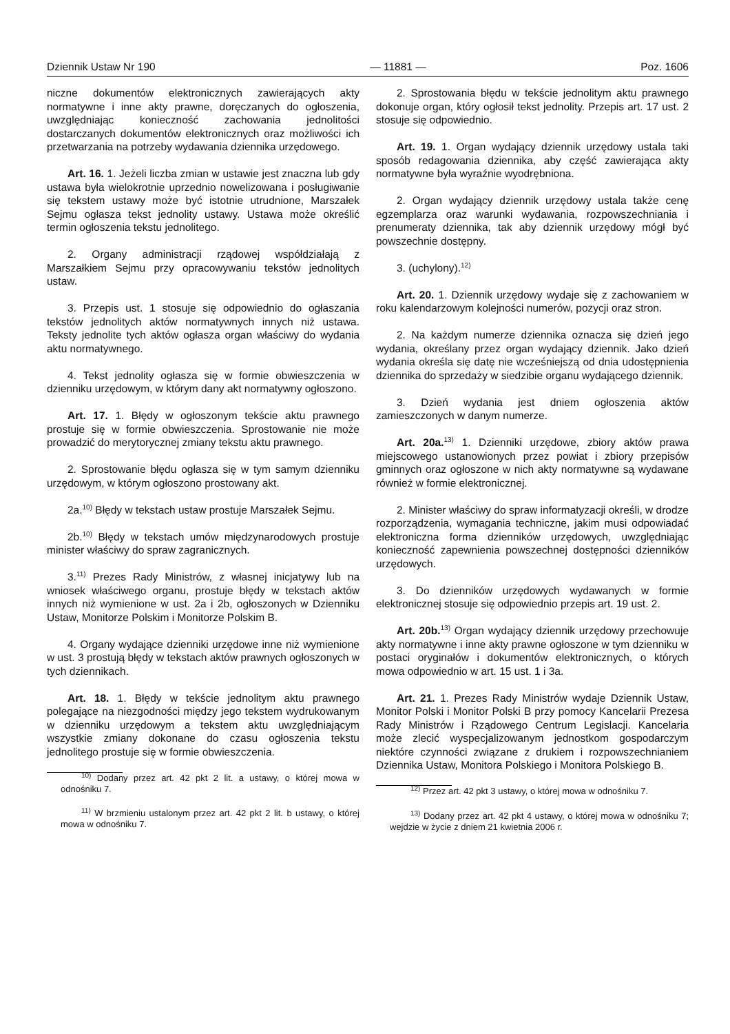Dziennik Ustaw Nr 190 — 11881 — Poz. 1606
niczne dokumentów elektronicznych zawierających akty normatywne i inne akty prawne, doręczanych do ogłoszenia, uwzględniając konieczność zachowania jednolitości dostarczanych dokumentów elektronicznych oraz możliwości ich przetwarzania na potrzeby wydawania dziennika urzędowego.
Art. 16. 1. Jeżeli liczba zmian w ustawie jest znaczna lub gdy ustawa była wielokrotnie uprzednio nowelizowana i posługiwanie się tekstem ustawy może być istotnie utrudnione, Marszałek Sejmu ogłasza tekst jednolity ustawy. Ustawa może określić termin ogłoszenia tekstu jednolitego.
2. Organy administracji rządowej współdziałają z Marszałkiem Sejmu przy opracowywaniu tekstów jednolitych ustaw.
3. Przepis ust. 1 stosuje się odpowiednio do ogłaszania tekstów jednolitych aktów normatywnych innych niż ustawa. Teksty jednolite tych aktów ogłasza organ właściwy do wydania aktu normatywnego.
4. Tekst jednolity ogłasza się w formie obwieszczenia w dzienniku urzędowym, w którym dany akt normatywny ogłoszono.
Art. 17. 1. Błędy w ogłoszonym tekście aktu prawnego prostuje się w formie obwieszczenia. Sprostowanie nie może prowadzić do merytorycznej zmiany tekstu aktu prawnego.
2. Sprostowanie błędu ogłasza się w tym samym dzienniku urzędowym, w którym ogłoszono prostowany akt.
2a.<sup>10)</sup> Błędy w tekstach ustaw prostuje Marszałek Sejmu.
2b.<sup>10)</sup> Błędy w tekstach umów międzynarodowych prostuje minister właściwy do spraw zagranicznych.
3.<sup>11)</sup> Prezes Rady Ministrów, z własnej inicjatywy lub na wniosek właściwego organu, prostuje błędy w tekstach aktów innych niż wymienione w ust. 2a i 2b, ogłoszonych w Dzienniku Ustaw, Monitorze Polskim i Monitorze Polskim B.
4. Organy wydające dzienniki urzędowe inne niż wymienione w ust. 3 prostują błędy w tekstach aktów prawnych ogłoszonych w tych dziennikach.
Art. 18. 1. Błędy w tekście jednolitym aktu prawnego polegające na niezgodności między jego tekstem wydrukowanym w dzienniku urzędowym a tekstem aktu uwzględniającym wszystkie zmiany dokonane do czasu ogłoszenia tekstu jednolitego prostuje się w formie obwieszczenia.
<sup>10)</sup> Dodany przez art. 42 pkt 2 lit. a ustawy, o której mowa w odnośniku 7.
<sup>11)</sup> W brzmieniu ustalonym przez art. 42 pkt 2 lit. b ustawy, o której mowa w odnośniku 7.
2. Sprostowania błędu w tekście jednolitym aktu prawnego dokonuje organ, który ogłosił tekst jednolity. Przepis art. 17 ust. 2 stosuje się odpowiednio.
Art. 19. 1. Organ wydający dziennik urzędowy ustala taki sposób redagowania dziennika, aby część zawierająca akty normatywne była wyraźnie wyodrębniona.
2. Organ wydający dziennik urzędowy ustala także cenę egzemplarza oraz warunki wydawania, rozpowszechniania i prenumeraty dziennika, tak aby dziennik urzędowy mógł być powszechnie dostępny.
3. (uchylony).<sup>12)</sup>
Art. 20. 1. Dziennik urzędowy wydaje się z zachowaniem w roku kalendarzowym kolejności numerów, pozycji oraz stron.
2. Na każdym numerze dziennika oznacza się dzień jego wydania, określany przez organ wydający dziennik. Jako dzień wydania określa się datę nie wcześniejszą od dnia udostępnienia dziennika do sprzedaży w siedzibie organu wydającego dziennik.
3. Dzień wydania jest dniem ogłoszenia aktów zamieszczonych w danym numerze.
Art. 20a.<sup>13)</sup> 1. Dzienniki urzędowe, zbiory aktów prawa miejscowego ustanowionych przez powiat i zbiory przepisów gminnych oraz ogłoszone w nich akty normatywne są wydawane również w formie elektronicznej.
2. Minister właściwy do spraw informatyzacji określi, w drodze rozporządzenia, wymagania techniczne, jakim musi odpowiadać elektroniczna forma dzienników urzędowych, uwzględniając konieczność zapewnienia powszechnej dostępności dzienników urzędowych.
3. Do dzienników urzędowych wydawanych w formie elektronicznej stosuje się odpowiednio przepis art. 19 ust. 2.
Art. 20b.<sup>13)</sup> Organ wydający dziennik urzędowy przechowuje akty normatywne i inne akty prawne ogłoszone w tym dzienniku w postaci oryginałów i dokumentów elektronicznych, o których mowa odpowiednio w art. 15 ust. 1 i 3a.
Art. 21. 1. Prezes Rady Ministrów wydaje Dziennik Ustaw, Monitor Polski i Monitor Polski B przy pomocy Kancelarii Prezesa Rady Ministrów i Rządowego Centrum Legislacji. Kancelaria może zlecić wyspecjalizowanym jednostkom gospodarczym niektóre czynności związane z drukiem i rozpowszechnianiem Dziennika Ustaw, Monitora Polskiego i Monitora Polskiego B.
<sup>12)</sup> Przez art. 42 pkt 3 ustawy, o której mowa w odnośniku 7.
<sup>13)</sup> Dodany przez art. 42 pkt 4 ustawy, o której mowa w odnośniku 7; wejdzie w życie z dniem 21 kwietnia 2006 r.